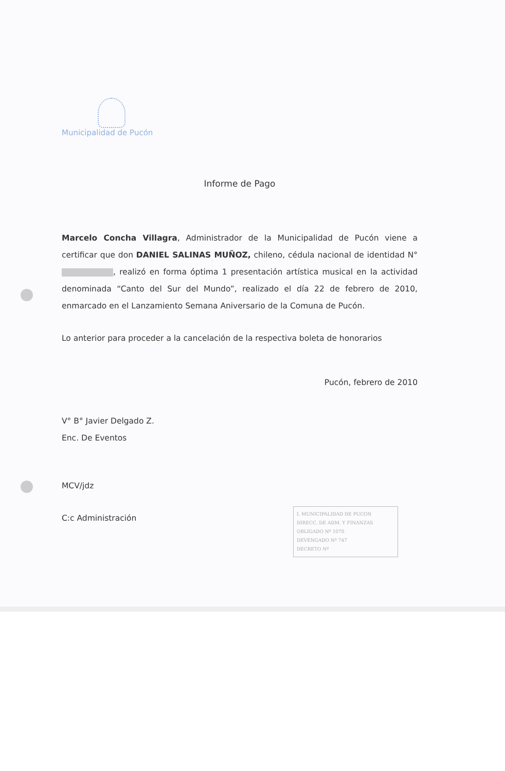Municipalidad de Pucón
Informe de Pago
Marcelo Concha Villagra, Administrador de la Municipalidad de Pucón viene a certificar que don DANIEL SALINAS MUÑOZ, chileno, cédula nacional de identidad N° , realizó en forma óptima 1 presentación artística musical en la actividad denominada “Canto del Sur del Mundo”, realizado el día 22 de febrero de 2010, enmarcado en el Lanzamiento Semana Aniversario de la Comuna de Pucón.
Lo anterior para proceder a la cancelación de la respectiva boleta de honorarios
Pucón, febrero de 2010
V° B° Javier Delgado Z.
Enc. De Eventos
MCV/jdz
C:c Administración
I. MUNICIPALIDAD DE PUCON
DIRECC. DE ADM. Y FINANZAS
OBLIGADO Nº 1070
DEVENGADO Nº 747
DECRETO Nº